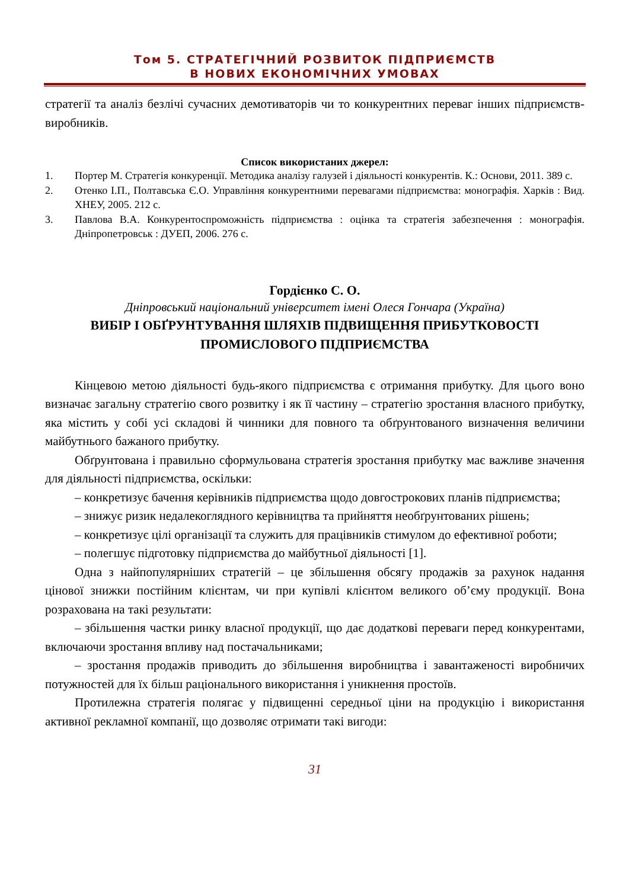Том 5. СТРАТЕГІЧНИЙ РОЗВИТОК ПІДПРИЄМСТВ
В НОВИХ ЕКОНОМІЧНИХ УМОВАХ
стратегії та аналіз безлічі сучасних демотиваторів чи то конкурентних переваг інших підприємств-виробників.
Список використаних джерел:
1. Портер М. Стратегія конкуренції. Методика аналізу галузей і діяльності конкурентів. К.: Основи, 2011. 389 с.
2. Отенко І.П., Полтавська Є.О. Управління конкурентними перевагами підприємства: монографія. Харків : Вид. ХНЕУ, 2005. 212 с.
3. Павлова В.А. Конкурентоспроможність підприємства : оцінка та стратегія забезпечення : монографія. Дніпропетровськ : ДУЕП, 2006. 276 с.
Гордієнко С. О.
Дніпровський національний університет імені Олеся Гончара (Україна)
ВИБІР І ОБҐРУНТУВАННЯ ШЛЯХІВ ПІДВИЩЕННЯ ПРИБУТКОВОСТІ ПРОМИСЛОВОГО ПІДПРИЄМСТВА
Кінцевою метою діяльності будь-якого підприємства є отримання прибутку. Для цього воно визначає загальну стратегію свого розвитку і як її частину – стратегію зростання власного прибутку, яка містить у собі усі складові й чинники для повного та обґрунтованого визначення величини майбутнього бажаного прибутку.
Обґрунтована і правильно сформульована стратегія зростання прибутку має важливе значення для діяльності підприємства, оскільки:
– конкретизує бачення керівників підприємства щодо довгострокових планів підприємства;
– знижує ризик недалекоглядного керівництва та прийняття необґрунтованих рішень;
– конкретизує цілі організації та служить для працівників стимулом до ефективної роботи;
– полегшує підготовку підприємства до майбутньої діяльності [1].
Одна з найпопулярніших стратегій – це збільшення обсягу продажів за рахунок надання цінової знижки постійним клієнтам, чи при купівлі клієнтом великого об’єму продукції. Вона розрахована на такі результати:
– збільшення частки ринку власної продукції, що дає додаткові переваги перед конкурентами, включаючи зростання впливу над постачальниками;
– зростання продажів приводить до збільшення виробництва і завантаженості виробничих потужностей для їх більш раціонального використання і уникнення простоїв.
Протилежна стратегія полягає у підвищенні середньої ціни на продукцію і використання активної рекламної компанії, що дозволяє отримати такі вигоди:
31